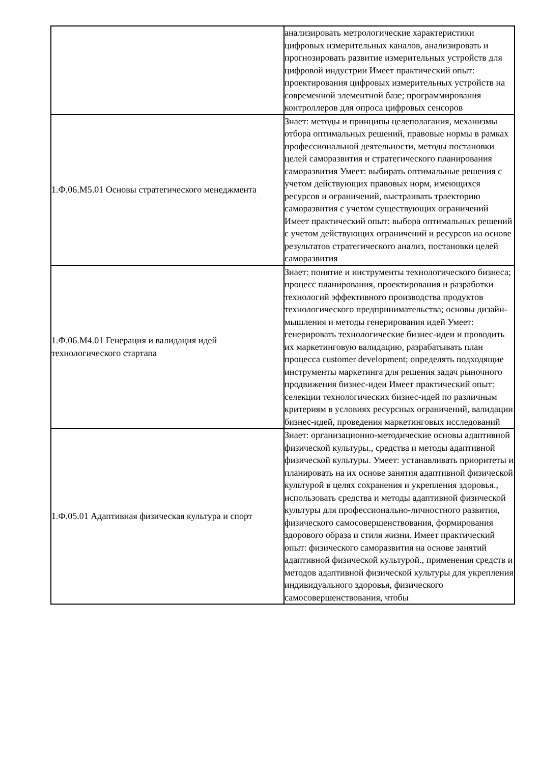| | анализировать метрологические характеристики цифровых измерительных каналов, анализировать и прогнозировать развитие измерительных устройств для цифровой индустрии Имеет практический опыт: проектирования цифровых измерительных устройств на современной элементной базе; программирования контроллеров для опроса цифровых сенсоров |
| 1.Ф.06.М5.01 Основы стратегического менеджмента | Знает: методы и принципы целеполагания, механизмы отбора оптимальных решений, правовые нормы в рамках профессиональной деятельности, методы постановки целей саморазвития и стратегического планирования саморазвития Умеет: выбирать оптимальные решения с учетом действующих правовых норм, имеющихся ресурсов и ограничений, выстраивать траекторию саморазвития с учетом существующих ограничений Имеет практический опыт: выбора оптимальных решений с учетом действующих ограничений и ресурсов на основе результатов стратегического анализ, постановки целей саморазвития |
| 1.Ф.06.М4.01 Генерация и валидация идей технологического стартапа | Знает: понятие и инструменты технологического бизнеса; процесс планирования, проектирования и разработки технологий эффективного производства продуктов технологического предпринимательства; основы дизайн-мышления и методы генерирования идей Умеет: генерировать технологические бизнес-идеи и проводить их маркетинговую валидацию, разрабатывать план процесса customer development; определять подходящие инструменты маркетинга для решения задач рыночного продвижения бизнес-идеи Имеет практический опыт: селекции технологических бизнес-идей по различным критериям в условиях ресурсных ограничений, валидации бизнес-идей, проведения маркетинговых исследований |
| 1.Ф.05.01 Адаптивная физическая культура и спорт | Знает: организационно-методические основы адаптивной физической культуры., средства и методы адаптивной физической культуры. Умеет: устанавливать приоритеты и планировать на их основе занятия адаптивной физической культурой в целях сохранения и укрепления здоровья., использовать средства и методы адаптивной физической культуры для профессионально-личностного развития, физического самосовершенствования, формирования здорового образа и стиля жизни. Имеет практический опыт: физического саморазвития на основе занятий адаптивной физической культурой., применения средств и методов адаптивной физической культуры для укрепления индивидуального здоровья, физического самосовершенствования, чтобы |